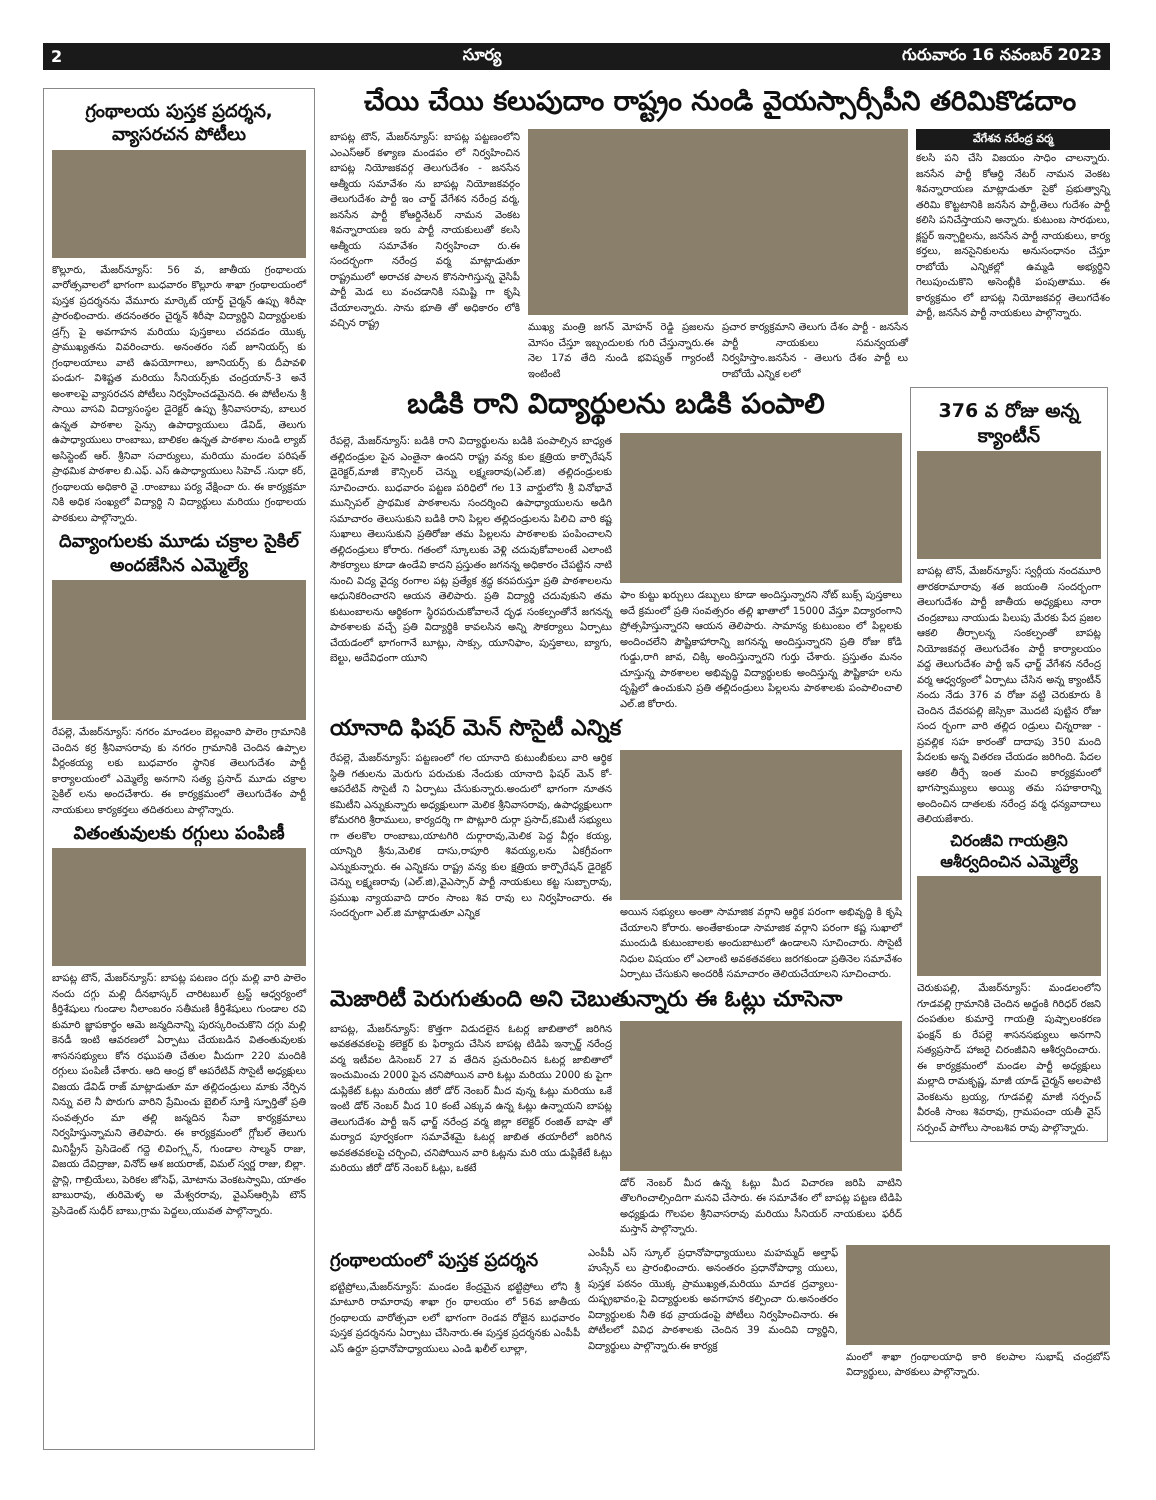2 సూర్య గురువారం 16 నవంబర్ 2023
గ్రంథాలయ పుస్తక ప్రదర్శన, వ్యాసరచన పోటీలు
కొల్లూరు, మేజర్‌న్యూస్: 56 వ, జాతీయ గ్రంథాలయ వారోత్సవాలలో భాగంగా బుధవారం కొల్లూరు శాఖా గ్రంథాలయంలో పుస్తక ప్రదర్శనను వేమూరు మార్కెట్ యార్డ్ చైర్మన్ ఉప్పు శిరీషా ప్రారంభించారు. తదనంతరం చైర్మన్ శిరీషా విద్యార్థిని విద్యార్థులకు డ్రగ్స్ పై అవగాహన మరియు పుస్తకాలు చదవడం యొక్క ప్రాముఖ్యతను వివరించారు. అనంతరం సబ్ జూనియర్స్ కు గ్రంథాలయాలు వాటి ఉపయోగాలు, జూనియర్స్ కు దీపావళి పండుగ- విశిష్టత మరియు సీనియర్స్‌కు చంద్రయాన్-3 అనే అంశాలపై వ్యాసరచన పోటీలు నిర్వహించడమైనది. ఈ పోటీలను శ్రీ సాయి వాసవి విద్యాసంస్థల డైరెక్టర్ ఉప్పు శ్రీనివాసరావు, బాలుర ఉన్నత పాఠశాల సైన్సు ఉపాధ్యాయులు డేవిడ్, తెలుగు ఉపాధ్యాయులు రాంబాబు, బాలికల ఉన్నత పాఠశాల నుండి ల్యాబ్ అసిస్టెంట్ ఆర్. శ్రీనివా సచార్యులు, మరియు మండల పరిషత్ ప్రాథమిక పాఠశాల బి.ఎఫ్. ఎస్ ఉపాధ్యాయులు సిహెచ్ .సుధా కర్, గ్రంథాలయ అధికారి వై .రాంబాబు పర్య వేక్షించా రు. ఈ కార్యక్రమా నికి అధిక సంఖ్యలో విద్యార్థి ని విద్యార్థులు మరియు గ్రంథాలయ పాఠకులు పాల్గొన్నారు.
దివ్యాంగులకు మూడు చక్రాల సైకిల్ అందజేసిన ఎమ్మెల్యే
రేపల్లె, మేజర్‌న్యూస్: నగరం మాండలం బెల్లంవారి పాలెం గ్రామానికి చెందిన కర్ర శ్రీనివాసరావు కు నగరం గ్రామానికి చెందిన ఉప్పాల వీర్లంకయ్య లకు బుధవారం స్థానిక తెలుగుదేశం పార్టీ కార్యాలయంలో ఎమ్మెల్యే అనగాని సత్య ప్రసాద్ మూడు చక్రాల సైకిల్ లను అందచేశారు. ఈ కార్యక్రమంలో తెలుగుదేశం పార్టీ నాయకులు కార్యకర్తలు తదితరులు పాల్గొన్నారు.
వితంతువులకు రగ్గులు పంపిణీ
బాపట్ల టౌన్, మేజర్‌న్యూస్: బాపట్ల పటణం దగ్గు మల్లి వారి పాలెం నందు దగ్గు మల్లి దీనభాస్కర్ చారిటబుల్ ట్రస్ట్ ఆధ్వర్యంలో కీర్తిశేషులు గుండాల నీలాంబరం సతీమణి కీర్తిశేషులు గుండాల రవి కుమారి జ్ఞాపకార్థం ఆమె జన్మదినాన్ని పురస్కరించుకొని దగ్గు మల్లి కెనడీ ఇంటి ఆవరణలో ఏర్పాటు చేయబడిన వితంతువులకు శాసనసభ్యులు కోన రఘుపతి చేతుల మీదుగా 220 మందికి రగ్గులు పంపిణీ చేశారు. ఆది ఆంధ్ర కో ఆపరేటివ్ సొసైటీ అధ్యక్షులు విజయ డేవిడ్ రాజ్ మాట్లాడుతూ మా తల్లిదండ్రులు మాకు నేర్పిన నిన్ను వలె నీ పొరుగు వారిని ప్రేమించు బైబిల్ సూక్తి స్ఫూర్తితో ప్రతి సంవత్సరం మా తల్లి జన్మదిన సేవా కార్యక్రమాలు నిర్వహిస్తున్నామని తెలిపారు. ఈ కార్యక్రమంలో గ్లోబల్ తెలుగు మినిస్ట్రీస్ ప్రెసిడెంట్ గద్దె లివింగ్స్టన్, గుండాల సాల్మన్ రాజు, విజయ దేవిద్రాజు, వినోద్ ఆశ జయరాజ్, విమల్ స్వర్ణ రాజు, బిల్లా. స్టాన్లి, గాబ్రియేలు, పెరికల జోసెఫ్, మోటాను వెంకటస్వామి, యాతం బాబురావు, తురిమెళ్ళ అ మేశ్వరరావు, వైఎస్ఆర్సిపి టౌన్ ప్రెసిడెంట్ సుధీర్ బాబు,గ్రామ పెద్దలు,యువత పాల్గొన్నారు.
చేయి చేయి కలుపుదాం రాష్ట్రం నుండి వైయస్సార్సీపీని తరిమికొడదాం
బాపట్ల టౌన్, మేజర్‌న్యూస్: బాపట్ల పట్టణంలోని ఎంఎస్ఆర్ కళ్యాణ మండపం లో నిర్వహించిన బాపట్ల నియోజకవర్గ తెలుగుదేశం - జనసేన ఆత్మీయ సమావేశం ను బాపట్ల నియోజకవర్గం తెలుగుదేశం పార్టీ ఇం చార్జ్ వేగేశన నరేంద్ర వర్మ, జనసేన పార్టీ కోఆర్డినేటర్ నామన వెంకట శివన్నారాయణ ఇరు పార్టీ నాయకులుతో కలసి ఆత్మీయ సమావేశం నిర్వహించా రు.ఈ సందర్భంగా నరేంద్ర వర్మ మాట్లాడుతూ రాష్ట్రములో అరాచక పాలన కొనసాగిస్తున్న వైసిపీ పార్టీ మెడ లు వంచడానికి సమిష్టి గా కృషి చేయాలన్నారు. సాను భూతి తో అధికారం లోకి వచ్చిన రాష్ట్ర
ముఖ్య మంత్రి జగన్ మోహన్ రెడ్డి ప్రజలను మోసం చేస్తూ ఇబ్బందులకు గురి చేస్తున్నారు.ఈ నెల 17వ తేది నుండి భవిష్యత్ గ్యారంటీ ఇంటింటి
ప్రచార కార్యక్రమాని తెలుగు దేశం పార్టీ - జనసేన పార్టీ నాయకులు సమన్వయతో నిర్వహిస్తాం.జనసేన - తెలుగు దేశం పార్టీ లు రాబోయే ఎన్నిక లలో
వేగేశన నరేంద్ర వర్మ
కలసి పని చేసి విజయం సాధిం చాలన్నారు. జనసేన పార్టీ కోఆర్డి నేటర్ నామన వెంకట శివన్నారాయణ మాట్లాడుతూ సైకో ప్రభుత్వాన్ని తరిమి కొట్టటానికి జనసేన పార్టీ,తెలు గుదేశం పార్టీ కలిసి పనిచేస్తాయని అన్నారు. కుటుంబ సారథులు, క్లస్టర్ ఇన్చార్జిలను, జనసేన పార్టీ నాయకులు, కార్య కర్తలు, జనసైనికులను అనుసంధానం చేస్తూ రాబోయే ఎన్నికల్లో ఉమ్మడి అభ్యర్థిని గెలుపుంచుకొని అసెంబ్లీకి పంపుతాము. ఈ కార్యక్రమం లో బాపట్ల నియోజకవర్గ తెలుగదేశం పార్టీ, జనసేన పార్టీ నాయకులు పాల్గొన్నారు.
బడికి రాని విద్యార్థులను బడికి పంపాలి
రేపల్లె, మేజర్‌న్యూస్: బడికి రాని విద్యార్థులను బడికి పంపాల్సిన బాధ్యత తల్లిదండ్రుల పైన ఎంతైనా ఉందని రాష్ట్ర వన్య కుల క్షత్రియ కార్పొరేషన్ డైరెక్టర్,మాజీ కౌన్సిలర్ చెన్ను లక్ష్మణరావు(ఎల్.జి) తల్లిదండ్రులకు సూచించారు. బుధవారం పట్టణ పరిధిలో గల 13 వార్డులోని శ్రీ వినోభావే మున్సిపల్ ప్రాథమిక పాఠశాలను సందర్శించి ఉపాధ్యాయులను అడిగి సమాచారం తెలుసుకుని బడికి రాని పిల్లల తల్లిదండ్రులను పిలిచి వారి కష్ట సుఖాలు తెలుసుకుని ప్రతిరోజు తమ పిల్లలను పాఠశాలకు పంపించాలని తల్లిదండ్రులు కోరారు. గతంలో స్కూలుకు వెళ్లి చదువుకోవాలంటే ఎలాంటి సౌకర్యాలు కూడా ఉండేవి కాదని ప్రస్తుతం జగనన్న అధికారం చేపట్టిన నాటి నుంచి విద్య వైద్య రంగాల పట్ల ప్రత్యేక శ్రద్ధ కనపరుస్తూ ప్రతి పాఠశాలలను ఆధునికరించారని ఆయన తెలిపారు. ప్రతి విద్యార్థి చదువుకుని తమ కుటుంబాలను ఆర్థికంగా స్థిరపరుచుకోవాలనే దృఢ సంకల్పంతోనే జగనన్న పాఠశాలకు వచ్చే ప్రతి విద్యార్థికి కావలసిన అన్ని సౌకర్యాలు ఏర్పాటు చేయడంలో భాగంగానే బూట్లు, సాక్సు, యూనిఫాం, పుస్తకాలు, బ్యాగు, బెల్టు, అదేవిధంగా యూని
ఫాం కుట్టు ఖర్చులు డబ్బులు కూడా అందిస్తున్నారని నోట్ బుక్స్ పుస్తకాలు అదే క్రమంలో ప్రతి సంవత్సరం తల్లి ఖాతాలో 15000 వేస్తూ విద్యారంగాని ప్రోత్సహిస్తున్నారని ఆయన తెలిపారు. సామాన్య కుటుంబం లో పిల్లలకు అందించలేని పౌష్టికాహారాన్ని జగనన్న అందిస్తున్నారని ప్రతి రోజు కోడి గుడ్డు,రాగి జావ, చిక్కి అందిస్తున్నారని గుర్తు చేశారు. ప్రస్తుతం మనం చూస్తున్న పాఠశాలల అభివృద్ధి విద్యార్థులకు అందిస్తున్న పౌష్టికాహ లను దృష్టిలో ఉంచుకుని ప్రతి తల్లిదండ్రులు పిల్లలను పాఠశాలకు పంపాలించాలి ఎల్.జి కోరారు.
యానాది ఫిషర్ మెన్ సొసైటీ ఎన్నిక
రేపల్లె, మేజర్‌న్యూస్: పట్టణంలో గల యానాది కుటుంబీకులు వారి ఆర్థిక స్థితి గతులను మెరుగు పరుచుకు నేందుకు యానాది ఫిషర్ మెన్ కో-ఆపరేటివ్ సొసైటీ ని ఏర్పాటు చేసుకున్నారు.అందులో భాగంగా నూతన కమిటీని ఎన్నుకున్నారు అధ్యక్షులుగా మెలిక శ్రీనివాసరావు, ఉపాధ్యక్షులుగా కోమరగిరి శ్రీరాములు, కార్యదర్శి గా పొట్లూరి దుర్గా ప్రసాద్,కమిటీ సభ్యులు గా తలకొల రాంబాబు,యాటగిరి దుర్గారావు,మెలిక పెద్ద వీర్లం కయ్య, యాన్నిరి శ్రీను,మెలిక దాసు,రాపూరి శివయ్య,లను ఏకగ్రీవంగా ఎన్నుకున్నారు. ఈ ఎన్నికను రాష్ట్ర వన్య కుల క్షత్రియ కార్పొరేషన్ డైరెక్టర్ చెన్ను లక్ష్మణరావు (ఎల్.జి),వైఎస్సార్ పార్టీ నాయకులు కట్ట సుబ్బారావు, ప్రముఖ న్యాయవాది దారం సాంబ శివ రావు లు నిర్వహించారు. ఈ సందర్భంగా ఎల్.జి మాట్లాడుతూ ఎన్నిక
అయిన సభ్యులు అంతా సామాజిక వర్గాని ఆర్థిక పరంగా అభివృద్ధి కి కృషి చేయాలని కోరారు. అంతేకాకుండా సామాజిక వర్గాని పరంగా కష్ట సుఖాలో ముందుడి కుటుంబాలకు అందుబాటులో ఉండాలని సూచించారు. సొసైటీ నిధుల విషయం లో ఎలాంటి అవకతవకలు జరగకుండా ప్రతినెల సమావేశం ఏర్పాటు చేసుకుని అందరికీ సమాచారం తెలియచేయాలని సూచించారు.
మెజారిటీ పెరుగుతుంది అని చెబుతున్నారు ఈ ఓట్లు చూసెనా
బాపట్ల, మేజర్‌న్యూస్: కొత్తగా విడుదలైన ఓటర్ల జాబితాలో జరిగిన అవకతవకలపై కలెక్టర్ కు ఫిర్యాదు చేసిన బాపట్ల టిడిపి ఇన్చార్జ్ నరేంద్ర వర్మ ఇటీవల డిసెంబర్ 27 వ తేదిన ప్రచురించిన ఓటర్ల జాబితాలో ఇంచుమించు 2000 పైన చనిపోయిన వారి ఓట్లు మరియు 2000 కు పైగా డుప్లికేట్ ఓట్లు మరియు జీరో డోర్ నెంబర్ మీద వున్న ఓట్లు మరియు ఒకే ఇంటి డోర్ నెంబర్ మీద 10 కంటే ఎక్కువ ఉన్న ఓట్లు ఉన్నాయని బాపట్ల తెలుగుదేశం పార్టీ ఇన్ ఛార్జ్ నరేంద్ర వర్మ జిల్లా కలెక్టర్ రంజిత్ బాషా తో మర్యాద పూర్వకంగా సమావేశమై ఓటర్ల జాబిత తయారీలో జరిగిన అవకతవకలపై చర్చించి, చనిపోయిన వారి ఓట్లను మరి యు డుప్లికేటే ఓట్లు మరియు జీరో డోర్ నెంబర్ ఓట్లు, ఒకటే
డోర్ నెంబర్ మీద ఉన్న ఓట్లు మీద విచారణ జరిపి వాటిని తొలగించాల్సిందిగా మనవి చేసారు. ఈ సమావేశం లో బాపట్ల పట్టణ టిడిపి అధ్యక్షుడు గొలపల శ్రీనివాసరావు మరియు సీనియర్ నాయకులు ఫరీద్ మస్తాన్ పాల్గొన్నారు.
376 వ రోజు అన్న క్యాంటీన్
బాపట్ల టౌన్, మేజర్‌న్యూస్: స్వర్గీయ నందమూరి తారకరామారావు శత జయంతి సందర్భంగా తెలుగుదేశం పార్టీ జాతీయ అధ్యక్షులు నారా చంద్రబాబు నాయుడు పిలుపు మేరకు పేద ప్రజల ఆకలి తీర్చాలన్న సంకల్పంతో బాపట్ల నియోజకవర్గ తెలుగుదేశం పార్టీ కార్యాలయం వద్ద తెలుగుదేశం పార్టీ ఇన్ ఛార్జ్ వేగేశన నరేంద్ర వర్మ ఆధ్వర్యంలో ఏర్పాటు చేసిన అన్న క్యాంటీన్ నందు నేడు 376 వ రోజు వట్టి చెరుకూరు కి చెందిన దేవరపల్లి జెస్సికా మొదటి పుట్టిన రోజు సంద ర్భంగా వారి తల్లిద oడ్రులు చిన్నరాజు - ప్రవల్లిక సహ కారంతో దాదాపు 350 మంది పేదలకు అన్న వితరణ చేయడం జరిగింది. పేదల ఆకలి తీర్చే ఇంత మంచి కార్యక్రమంలో భాగస్వామ్యులు అయ్యి తమ సహకారాన్ని అందించిన దాతలకు నరేంద్ర వర్మ ధన్యవాదాలు తెలియజేశారు.
చిరంజీవి గాయత్రిని ఆశీర్వదించిన ఎమ్మెల్యే
చెరుకుపల్లి, మేజర్‌న్యూస్: మండలంలోని గూడవల్లి గ్రామానికి చెందిన అద్దంకి గిరిధర్ రజని దంపతుల కుమార్తె గాయత్రి పుష్పాలంకరణ ఫంక్షన్ కు రేపల్లె శాసనసభ్యులు అనగాని సత్యప్రసాద్ హాజరై చిరంజీవిని ఆశీర్వదించారు. ఈ కార్యక్రమంలో మండల పార్టీ అధ్యక్షులు మల్లాది రామకృష్ణ, మాజీ యాడ్ చైర్మన్ అలపాటి వెంకటను బ్రయ్య, గూడవల్లి మాజీ సర్పంచ్ వీరంకి సాంబ శివరావు, గ్రామపంచా యతీ వైస్ సర్పంచ్ పాగోలు సాంబశివ రావు పాల్గొన్నారు.
గ్రంథాలయంలో పుస్తక ప్రదర్శన
భట్టిప్రోలు,మేజర్‌న్యూస్: మండల కేంద్రమైన భట్టిప్రోలు లోని శ్రీ మాటూరి రామారావు శాఖా గ్రం థాలయం లో 56వ జాతీయ గ్రంథాలయ వారోత్సవా లలో భాగంగా రెండవ రోజైన బుధవారం పుస్తక ప్రదర్శనను ఏర్పాటు చేసినారు.ఈ పుస్తక ప్రదర్శనకు ఎంపీపీ ఎస్ ఉర్దూ ప్రధానోపాధ్యాయులు ఎండి ఖలీల్ లూల్లా,
ఎంపీపీ ఎస్ స్కూల్ ప్రధానోపాధ్యాయులు మహమ్మద్ అల్తాఫ్ హుస్సేన్ లు ప్రారంభించారు. అనంతరం ప్రధానోపాధ్యా యులు, పుస్తక పఠనం యొక్క ప్రాముఖ్యత,మరియు మాదక ద్రవ్యాలు-దుష్ప్రభావం,పై విద్యార్థులకు అవగాహన కల్పించా రు.అనంతరం విద్యార్థులకు నీతి కథ వ్రాయడంపై పోటీలు నిర్వహించినారు. ఈ పోటీలలో వివిధ పాఠశాలకు చెందిన 39 మందివి ద్యార్థిని, విద్యార్థులు పాల్గొన్నారు.ఈ కార్యక్ర
మంలో శాఖా గ్రంథాలయాధి కారి కలపాల సుభాష్ చంద్రబోస్ విద్యార్థులు, పాఠకులు పాల్గొన్నారు.